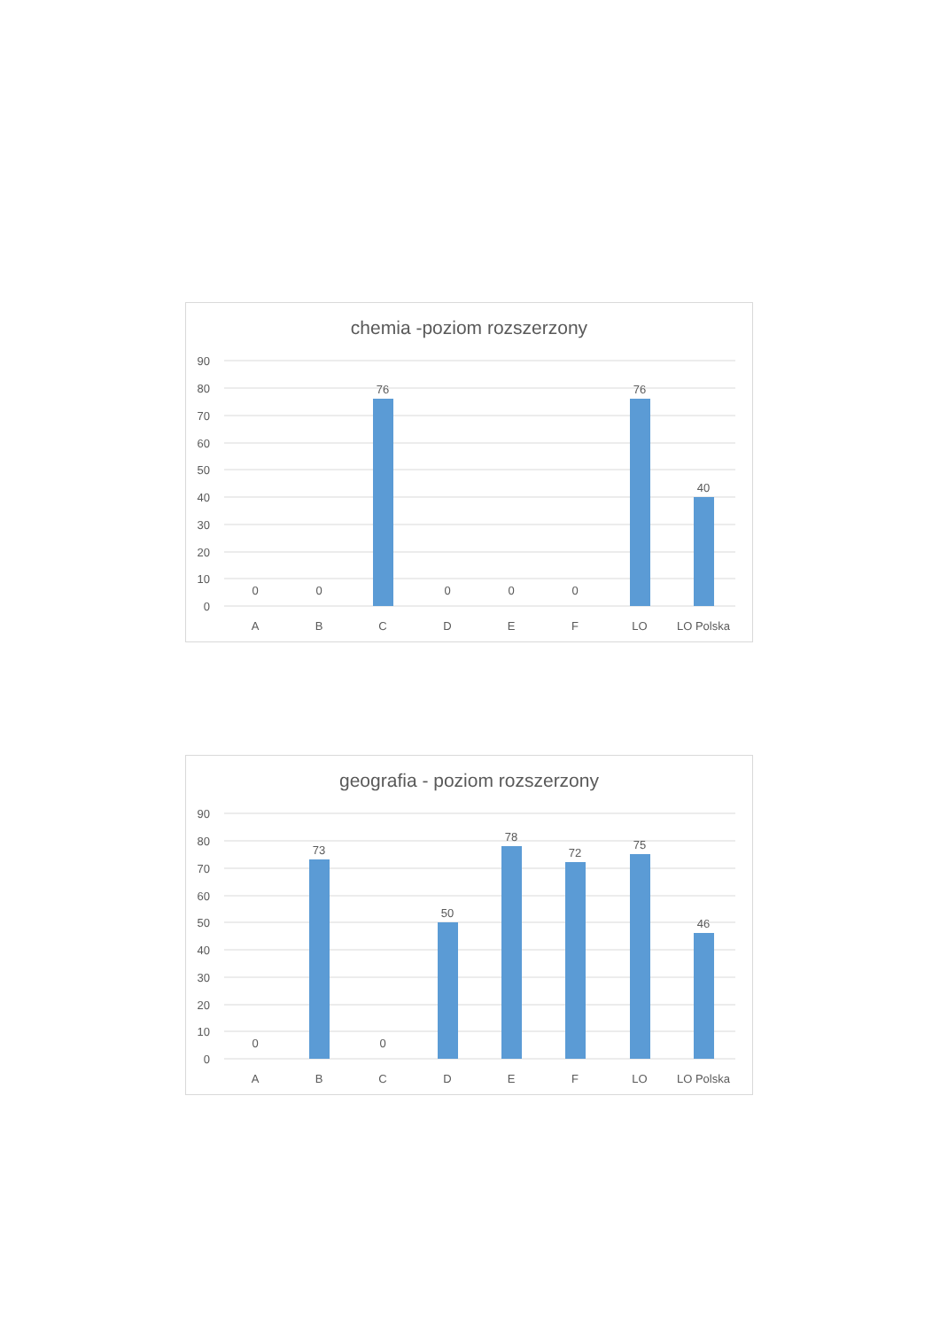chemia -poziom rozszerzony
90
80
70
60
50
40
30
20
10
0
0
0
76
0
0
0
76
40
A
B
C
D
E
F
LO
LO Polska
geografia - poziom rozszerzony
90
80
70
60
50
40
30
20
10
0
0
73
0
50
78
72
75
46
A
B
C
D
E
F
LO
LO Polska